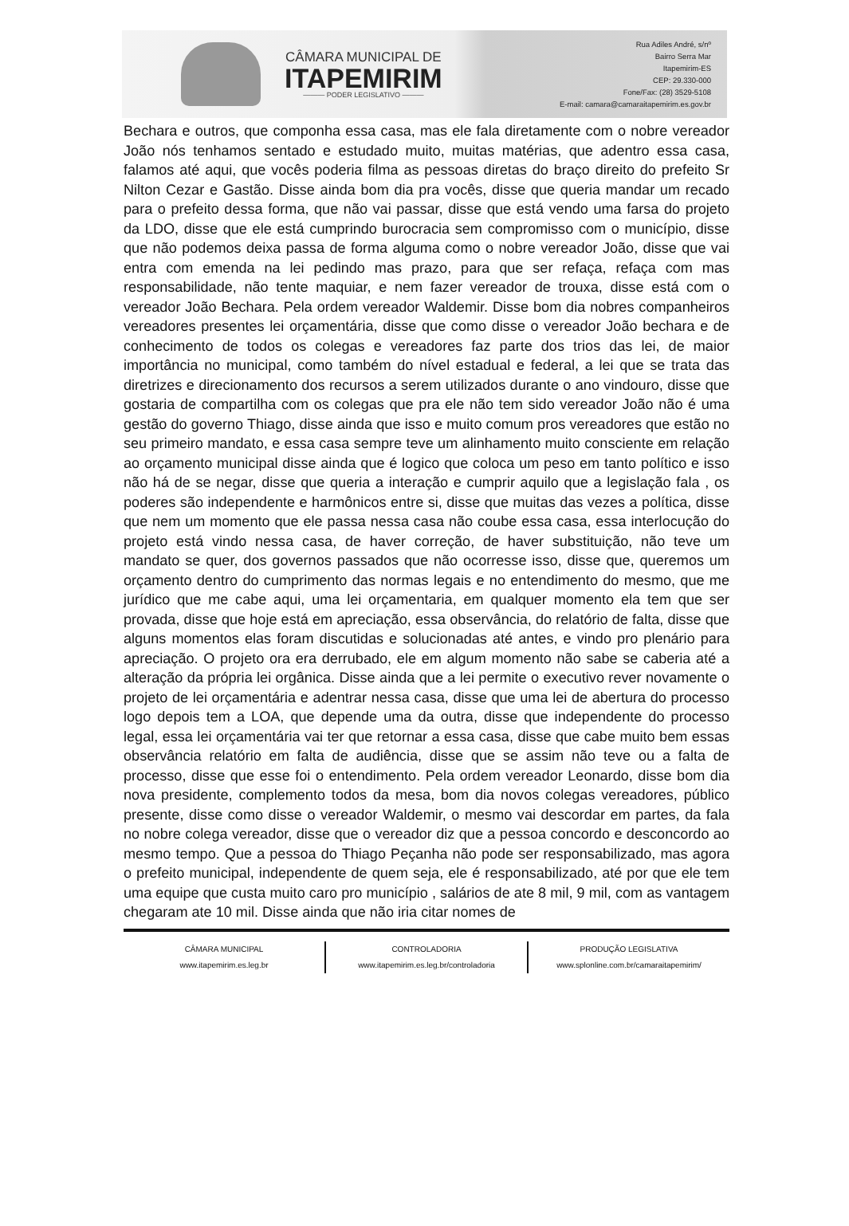CÂMARA MUNICIPAL DE
ITAPEMIRIM
——— PODER LEGISLATIVO ———
Rua Adiles André, s/nº
Bairro Serra Mar
Itapemirim-ES
CEP: 29.330-000
Fone/Fax: (28) 3529-5108
E-mail: camara@camaraitapemirim.es.gov.br
Bechara e outros, que componha essa casa, mas ele fala diretamente com o nobre vereador João nós tenhamos sentado e estudado muito, muitas matérias, que adentro essa casa, falamos até aqui, que vocês poderia filma as pessoas diretas do braço direito do prefeito Sr Nilton Cezar e Gastão. Disse ainda bom dia pra vocês, disse que queria mandar um recado para o prefeito dessa forma, que não vai passar, disse que está vendo uma farsa do projeto da LDO, disse que ele está cumprindo burocracia sem compromisso com o município, disse que não podemos deixa passa de forma alguma como o nobre vereador João, disse que vai entra com emenda na lei pedindo mas prazo, para que ser refaça, refaça com mas responsabilidade, não tente maquiar, e nem fazer vereador de trouxa, disse está com o vereador João Bechara. Pela ordem vereador Waldemir. Disse bom dia nobres companheiros vereadores presentes lei orçamentária, disse que como disse o vereador João bechara e de conhecimento de todos os colegas e vereadores faz parte dos trios das lei, de maior importância no municipal, como também do nível estadual e federal, a lei que se trata das diretrizes e direcionamento dos recursos a serem utilizados durante o ano vindouro, disse que gostaria de compartilha com os colegas que pra ele não tem sido vereador João não é uma gestão do governo Thiago, disse ainda que isso e muito comum pros vereadores que estão no seu primeiro mandato, e essa casa sempre teve um alinhamento muito consciente em relação ao orçamento municipal disse ainda que é logico que coloca um peso em tanto político e isso não há de se negar, disse que queria a interação e cumprir aquilo que a legislação fala , os poderes são independente e harmônicos entre si, disse que muitas das vezes a política, disse que nem um momento que ele passa nessa casa não coube essa casa, essa interlocução do projeto está vindo nessa casa, de haver correção, de haver substituição, não teve um mandato se quer, dos governos passados que não ocorresse isso, disse que, queremos um orçamento dentro do cumprimento das normas legais e no entendimento do mesmo, que me jurídico que me cabe aqui, uma lei orçamentaria, em qualquer momento ela tem que ser provada, disse que hoje está em apreciação, essa observância, do relatório de falta, disse que alguns momentos elas foram discutidas e solucionadas até antes, e vindo pro plenário para apreciação. O projeto ora era derrubado, ele em algum momento não sabe se caberia até a alteração da própria lei orgânica. Disse ainda que a lei permite o executivo rever novamente o projeto de lei orçamentária e adentrar nessa casa, disse que uma lei de abertura do processo logo depois tem a LOA, que depende uma da outra, disse que independente do processo legal, essa lei orçamentária vai ter que retornar a essa casa, disse que cabe muito bem essas observância relatório em falta de audiência, disse que se assim não teve ou a falta de processo, disse que esse foi o entendimento. Pela ordem vereador Leonardo, disse bom dia nova presidente, complemento todos da mesa, bom dia novos colegas vereadores, público presente, disse como disse o vereador Waldemir, o mesmo vai descordar em partes, da fala no nobre colega vereador, disse que o vereador diz que a pessoa concordo e desconcordo ao mesmo tempo. Que a pessoa do Thiago Peçanha não pode ser responsabilizado, mas agora o prefeito municipal, independente de quem seja, ele é responsabilizado, até por que ele tem uma equipe que custa muito caro pro município , salários de ate 8 mil, 9 mil, com as vantagem chegaram ate 10 mil. Disse ainda que não iria citar nomes de
CÂMARA MUNICIPAL
www.itapemirim.es.leg.br
CONTROLADORIA
www.itapemirim.es.leg.br/controladoria
PRODUÇÃO LEGISLATIVA
www.splonline.com.br/camaraitapemirim/